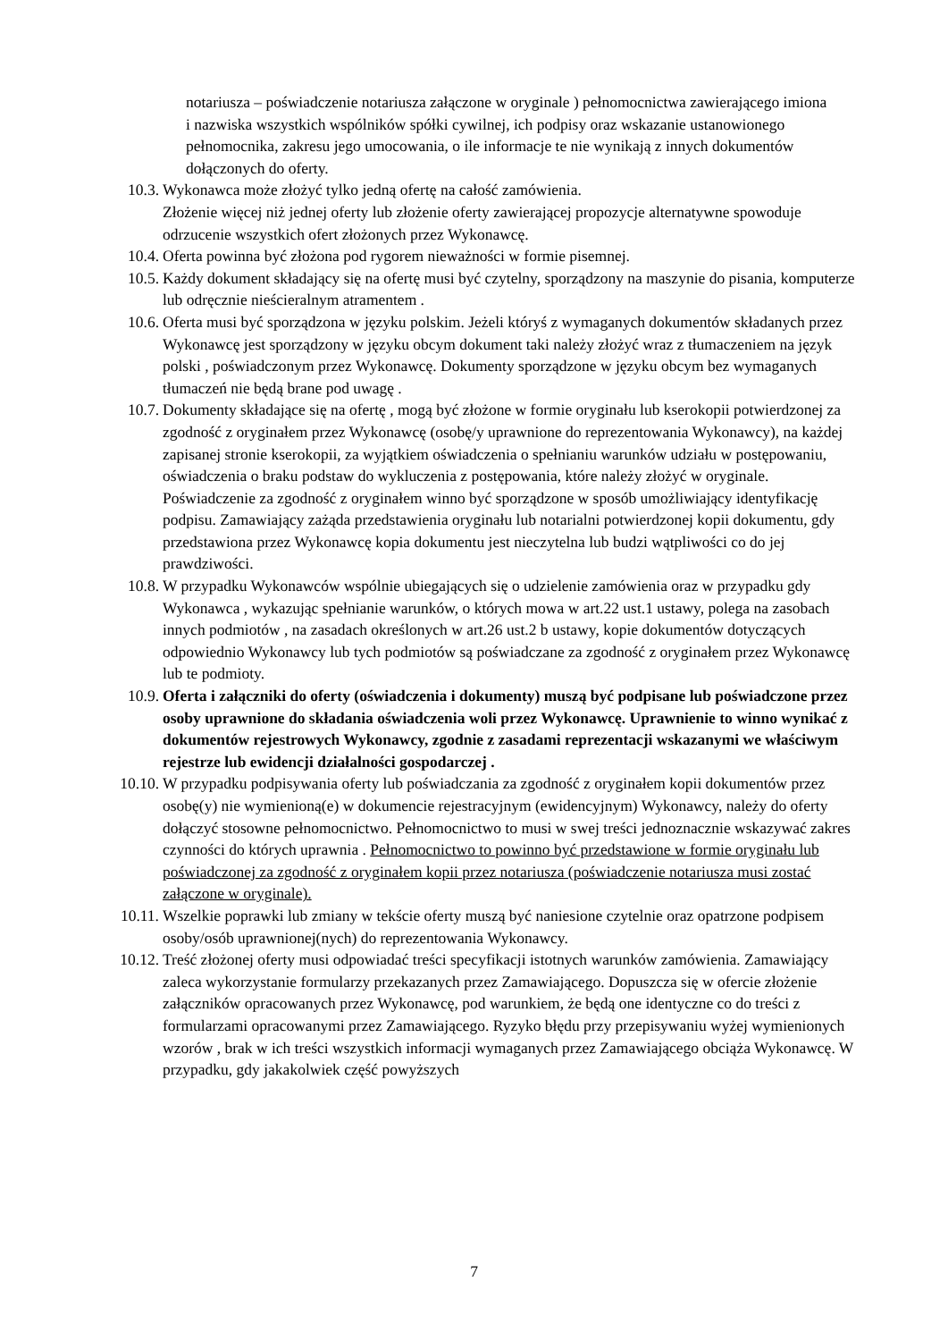notariusza – poświadczenie notariusza załączone w oryginale ) pełnomocnictwa zawierającego imiona i nazwiska wszystkich wspólników spółki cywilnej, ich podpisy oraz wskazanie ustanowionego pełnomocnika, zakresu jego umocowania, o ile informacje te nie wynikają z innych dokumentów dołączonych do oferty.
10.3. Wykonawca może złożyć tylko jedną ofertę na całość zamówienia.
Złożenie więcej niż jednej oferty lub złożenie oferty zawierającej propozycje alternatywne spowoduje odrzucenie wszystkich ofert złożonych przez Wykonawcę.
10.4. Oferta powinna być złożona pod rygorem nieważności w formie pisemnej.
10.5. Każdy dokument składający się na ofertę musi być czytelny, sporządzony na maszynie do pisania, komputerze lub odręcznie nieścieralnym atramentem .
10.6. Oferta musi być sporządzona w języku polskim. Jeżeli któryś z wymaganych dokumentów składanych przez Wykonawcę jest sporządzony w języku obcym dokument taki należy złożyć wraz z tłumaczeniem na język polski , poświadczonym przez Wykonawcę. Dokumenty sporządzone w języku obcym bez wymaganych tłumaczeń nie będą brane pod uwagę .
10.7. Dokumenty składające się na ofertę , mogą być złożone w formie oryginału lub kserokopii potwierdzonej za zgodność z oryginałem przez Wykonawcę (osobę/y uprawnione do reprezentowania Wykonawcy), na każdej zapisanej stronie kserokopii, za wyjątkiem oświadczenia o spełnianiu warunków udziału w postępowaniu, oświadczenia o braku podstaw do wykluczenia z postępowania, które należy złożyć w oryginale. Poświadczenie za zgodność z oryginałem winno być sporządzone w sposób umożliwiający identyfikację podpisu. Zamawiający zażąda przedstawienia oryginału lub notarialni potwierdzonej kopii dokumentu, gdy przedstawiona przez Wykonawcę kopia dokumentu jest nieczytelna lub budzi wątpliwości co do jej prawdziwości.
10.8. W przypadku Wykonawców wspólnie ubiegających się o udzielenie zamówienia oraz w przypadku gdy Wykonawca , wykazując spełnianie warunków, o których mowa w art.22 ust.1 ustawy, polega na zasobach innych podmiotów , na zasadach określonych w art.26 ust.2 b ustawy, kopie dokumentów dotyczących odpowiednio Wykonawcy lub tych podmiotów są poświadczane za zgodność z oryginałem przez Wykonawcę lub te podmioty.
10.9. Oferta i załączniki do oferty (oświadczenia i dokumenty) muszą być podpisane lub poświadczone przez osoby uprawnione do składania oświadczenia woli przez Wykonawcę. Uprawnienie to winno wynikać z dokumentów rejestrowych Wykonawcy, zgodnie z zasadami reprezentacji wskazanymi we właściwym rejestrze lub ewidencji działalności gospodarczej .
10.10. W przypadku podpisywania oferty lub poświadczania za zgodność z oryginałem kopii dokumentów przez osobę(y) nie wymienioną(e) w dokumencie rejestracyjnym (ewidencyjnym) Wykonawcy, należy do oferty dołączyć stosowne pełnomocnictwo. Pełnomocnictwo to musi w swej treści jednoznacznie wskazywać zakres czynności do których uprawnia . Pełnomocnictwo to powinno być przedstawione w formie oryginału lub poświadczonej za zgodność z oryginałem kopii przez notariusza (poświadczenie notariusza musi zostać załączone w oryginale).
10.11. Wszelkie poprawki lub zmiany w tekście oferty muszą być naniesione czytelnie oraz opatrzone podpisem osoby/osób uprawnionej(nych) do reprezentowania Wykonawcy.
10.12. Treść złożonej oferty musi odpowiadać treści specyfikacji istotnych warunków zamówienia. Zamawiający zaleca wykorzystanie formularzy przekazanych przez Zamawiającego. Dopuszcza się w ofercie złożenie załączników opracowanych przez Wykonawcę, pod warunkiem, że będą one identyczne co do treści z formularzami opracowanymi przez Zamawiającego. Ryzyko błędu przy przepisywaniu wyżej wymienionych wzorów , brak w ich treści wszystkich informacji wymaganych przez Zamawiającego obciąża Wykonawcę. W przypadku, gdy jakakolwiek część powyższych
7